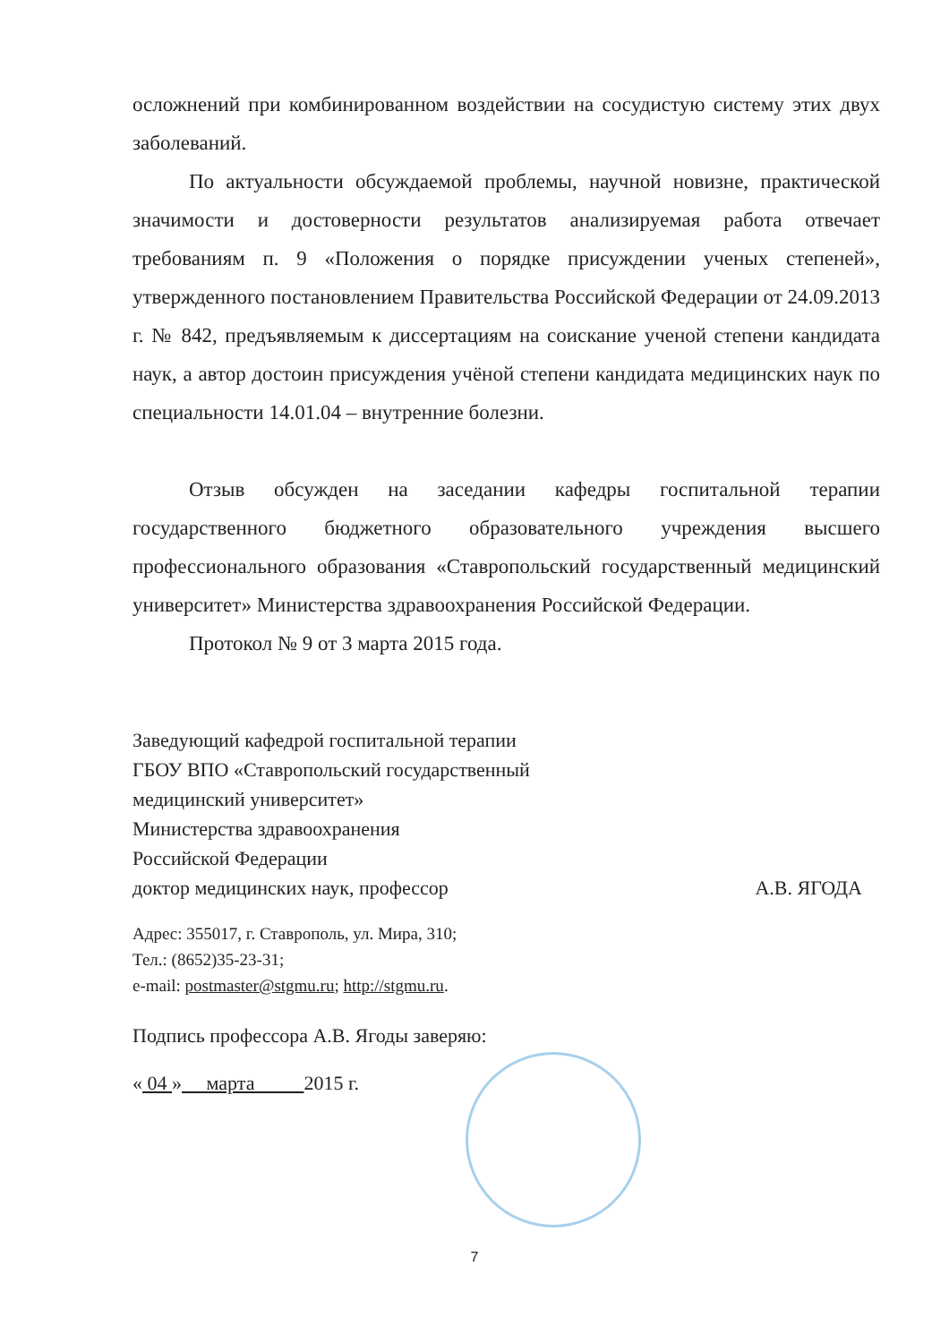осложнений при комбинированном воздействии на сосудистую систему этих двух заболеваний.
По актуальности обсуждаемой проблемы, научной новизне, практической значимости и достоверности результатов анализируемая работа отвечает требованиям п. 9 «Положения о порядке присуждении ученых степеней», утвержденного постановлением Правительства Российской Федерации от 24.09.2013 г. № 842, предъявляемым к диссертациям на соискание ученой степени кандидата наук, а автор достоин присуждения учёной степени кандидата медицинских наук по специальности 14.01.04 – внутренние болезни.
Отзыв обсужден на заседании кафедры госпитальной терапии государственного бюджетного образовательного учреждения высшего профессионального образования «Ставропольский государственный медицинский университет» Министерства здравоохранения Российской Федерации.
Протокол № 9 от 3 марта 2015 года.
Заведующий кафедрой госпитальной терапии
ГБОУ ВПО «Ставропольский государственный
медицинский университет»
Министерства здравоохранения
Российской Федерации
доктор медицинских наук, профессор А.В. ЯГОДА
Адрес: 355017, г. Ставрополь, ул. Мира, 310;
Тел.: (8652)35-23-31;
e-mail: postmaster@stgmu.ru; http://stgmu.ru.
Подпись профессора А.В. Ягоды заверяю:
« 04 » марта 2015 г.
7